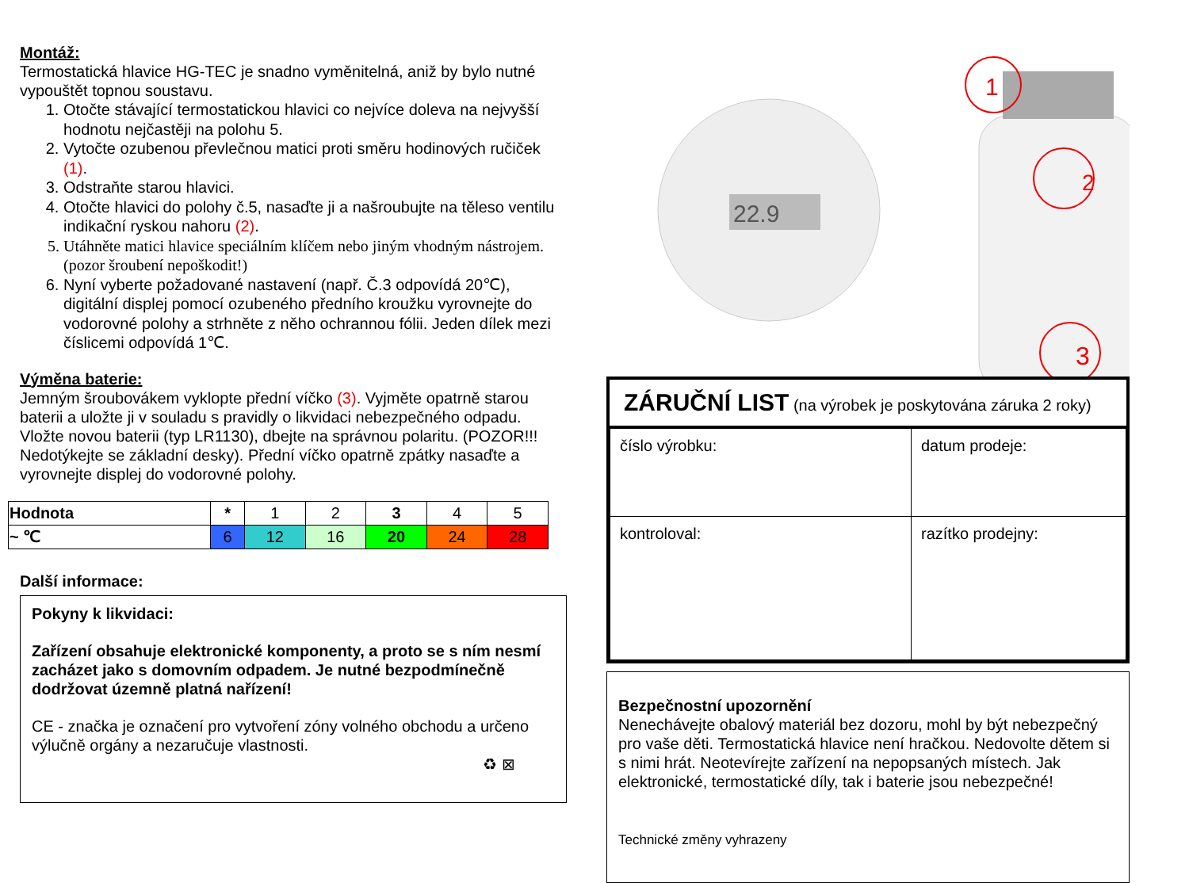Montáž:
Termostatická hlavice HG-TEC je snadno vyměnitelná, aniž by bylo nutné vypouštět topnou soustavu.
1. Otočte stávající termostatickou hlavici co nejvíce doleva na nejvyšší hodnotu nejčastěji na polohu 5.
2. Vytočte ozubenou převlečnou matici proti směru hodinových ručiček (1).
3. Odstraňte starou hlavici.
4. Otočte hlavici do polohy č.5, nasaďte ji a našroubujte na těleso ventilu indikační ryskou nahoru (2).
5. Utáhněte matici hlavice speciálním klíčem nebo jiným vhodným nástrojem. (pozor šroubení nepoškodit!)
6. Nyní vyberte požadované nastavení (např. Č.3 odpovídá 20℃), digitální displej pomocí ozubeného předního kroužku vyrovnejte do vodorovné polohy a strhněte z něho ochrannou fólii. Jeden dílek mezi číslicemi odpovídá 1℃.
Výměna baterie:
Jemným šroubovákem vyklopte přední víčko (3). Vyjměte opatrně starou baterii a uložte ji v souladu s pravidly o likvidaci nebezpečného odpadu. Vložte novou baterii (typ LR1130), dbejte na správnou polaritu. (POZOR!!! Nedotýkejte se základní desky). Přední víčko opatrně zpátky nasaďte a vyrovnejte displej do vodorovné polohy.
| Hodnota | * | 1 | 2 | 3 | 4 | 5 |
| ~ ℃ | 6 | 12 | 16 | 20 | 24 | 28 |
Další informace:
Pokyny k likvidaci:
Zařízení obsahuje elektronické komponenty, a proto se s ním nesmí zacházet jako s domovním odpadem. Je nutné bezpodmínečně dodržovat územně platná nařízení!
CE - značka je označení pro vytvoření zóny volného obchodu a určeno výlučně orgány a nezaručuje vlastnosti.
♻ ⊠
22.9
1
2
3
ZÁRUČNÍ LIST (na výrobek je poskytována záruka 2 roky)
| číslo výrobku: | datum prodeje: |
| kontroloval: | razítko prodejny: |
Bezpečnostní upozornění
Nenechávejte obalový materiál bez dozoru, mohl by být nebezpečný pro vaše děti. Termostatická hlavice není hračkou. Nedovolte dětem si s nimi hrát. Neotevírejte zařízení na nepopsaných místech. Jak elektronické, termostatické díly, tak i baterie jsou nebezpečné!
Technické změny vyhrazeny